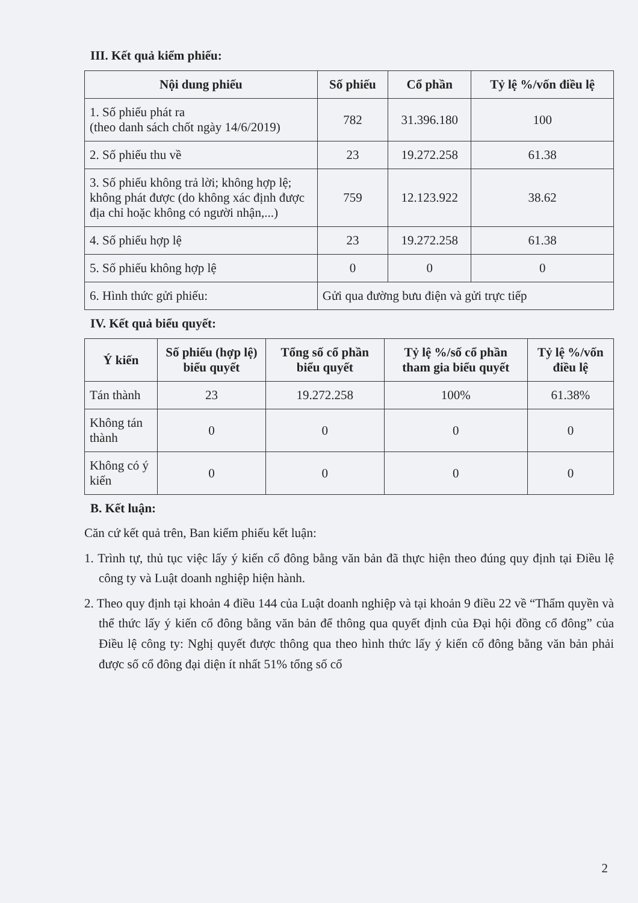III. Kết quả kiểm phiếu:
| Nội dung phiếu | Số phiếu | Cổ phần | Tỷ lệ %/vốn điều lệ |
| --- | --- | --- | --- |
| 1. Số phiếu phát ra (theo danh sách chốt ngày 14/6/2019) | 782 | 31.396.180 | 100 |
| 2. Số phiếu thu về | 23 | 19.272.258 | 61.38 |
| 3. Số phiếu không trả lời; không hợp lệ; không phát được (do không xác định được địa chỉ hoặc không có người nhận,...) | 759 | 12.123.922 | 38.62 |
| 4. Số phiếu hợp lệ | 23 | 19.272.258 | 61.38 |
| 5. Số phiếu không hợp lệ | 0 | 0 | 0 |
| 6. Hình thức gửi phiếu: | Gửi qua đường bưu điện và gửi trực tiếp | | |
IV. Kết quả biểu quyết:
| Ý kiến | Số phiếu (hợp lệ) biểu quyết | Tổng số cổ phần biểu quyết | Tỷ lệ %/số cổ phần tham gia biểu quyết | Tỷ lệ %/vốn điều lệ |
| --- | --- | --- | --- | --- |
| Tán thành | 23 | 19.272.258 | 100% | 61.38% |
| Không tán thành | 0 | 0 | 0 | 0 |
| Không có ý kiến | 0 | 0 | 0 | 0 |
B. Kết luận:
Căn cứ kết quả trên, Ban kiểm phiếu kết luận:
1. Trình tự, thủ tục việc lấy ý kiến cổ đông bằng văn bản đã thực hiện theo đúng quy định tại Điều lệ công ty và Luật doanh nghiệp hiện hành.
2. Theo quy định tại khoản 4 điều 144 của Luật doanh nghiệp và tại khoản 9 điều 22 về “Thẩm quyền và thể thức lấy ý kiến cổ đông bằng văn bản để thông qua quyết định của Đại hội đồng cổ đông” của Điều lệ công ty: Nghị quyết được thông qua theo hình thức lấy ý kiến cổ đông bằng văn bản phải được số cổ đông đại diện ít nhất 51% tổng số cổ
2